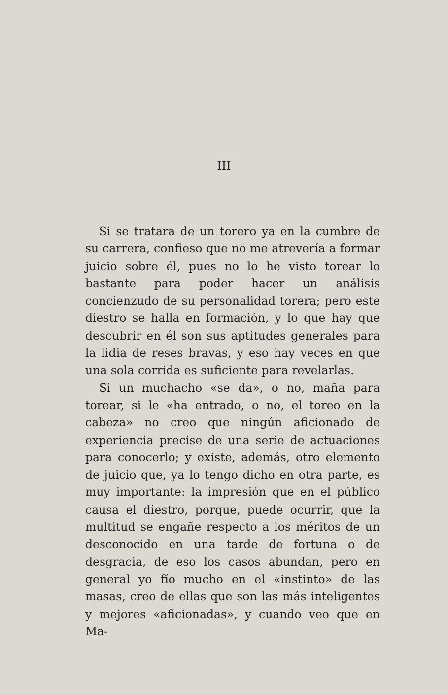III
Si se tratara de un torero ya en la cumbre de su carrera, confieso que no me atrevería a formar juicio sobre él, pues no lo he visto torear lo bastante para poder hacer un análisis concienzudo de su personalidad torera; pero este diestro se halla en formación, y lo que hay que descubrir en él son sus aptitudes generales para la lidia de reses bravas, y eso hay veces en que una sola corrida es suficiente para revelarlas.
Si un muchacho «se da», o no, maña para torear, si le «ha entrado, o no, el toreo en la cabeza» no creo que ningún aficionado de experiencia precise de una serie de actuaciones para conocerlo; y existe, además, otro elemento de juicio que, ya lo tengo dicho en otra parte, es muy importante: la impresión que en el público causa el diestro, porque, puede ocurrir, que la multitud se engañe respecto a los méritos de un desconocido en una tarde de fortuna o de desgracia, de eso los casos abundan, pero en general yo fío mucho en el «instinto» de las masas, creo de ellas que son las más inteligentes y mejores «aficionadas», y cuando veo que en Ma-